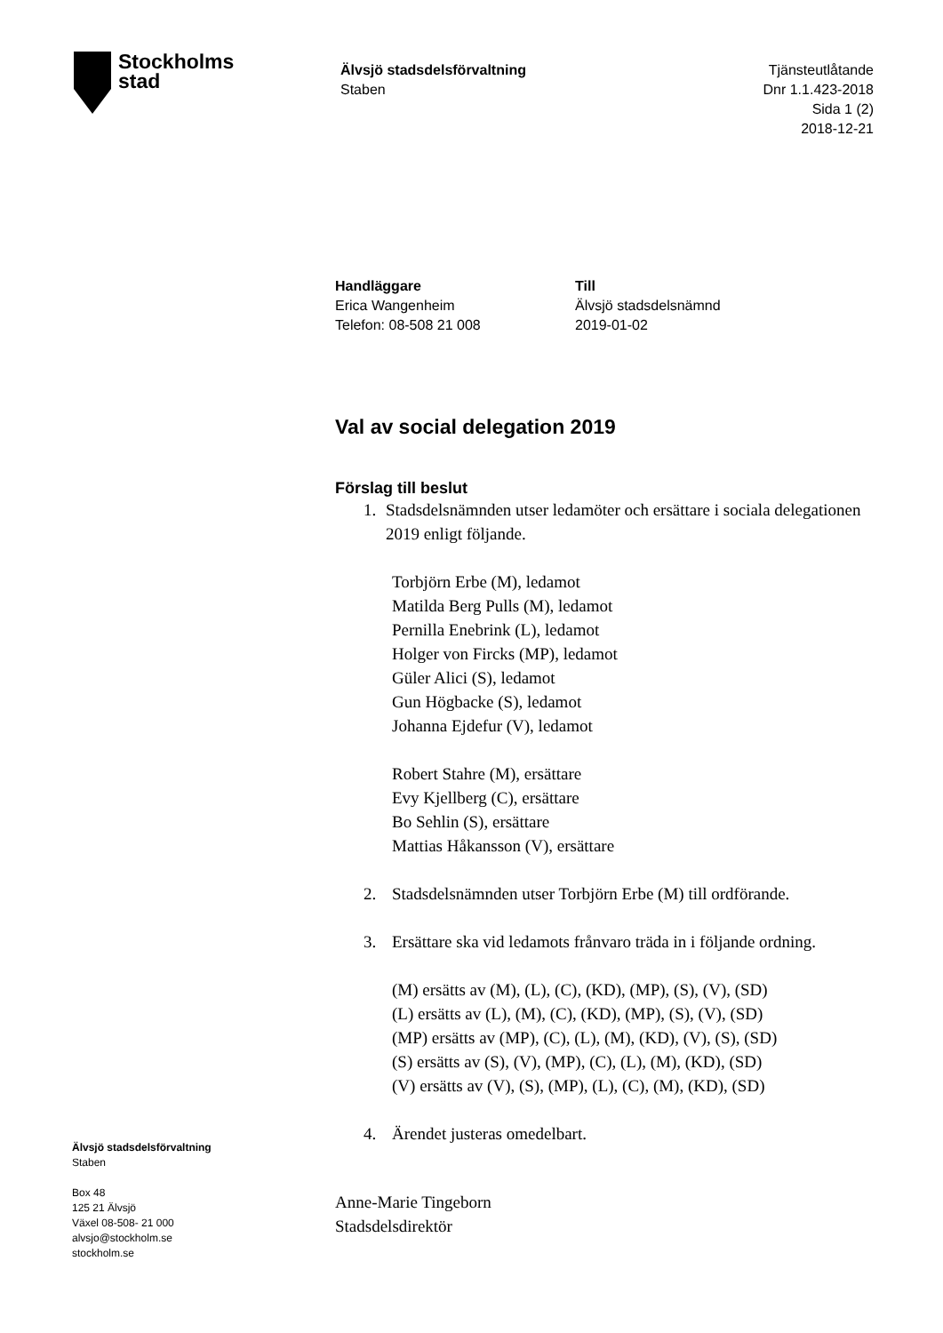Stockholms
stad
Älvsjö stadsdelsförvaltning
Staben
Tjänsteutlåtande
Dnr 1.1.423-2018
Sida 1 (2)
2018-12-21
Handläggare
Erica Wangenheim
Telefon: 08-508 21 008
Till
Älvsjö stadsdelsnämnd
2019-01-02
Val av social delegation 2019
Förslag till beslut
1. Stadsdelsnämnden utser ledamöter och ersättare i sociala delegationen 2019 enligt följande.
Torbjörn Erbe (M), ledamot
Matilda Berg Pulls (M), ledamot
Pernilla Enebrink (L), ledamot
Holger von Fircks (MP), ledamot
Güler Alici (S), ledamot
Gun Högbacke (S), ledamot
Johanna Ejdefur (V), ledamot
Robert Stahre (M), ersättare
Evy Kjellberg (C), ersättare
Bo Sehlin (S), ersättare
Mattias Håkansson (V), ersättare
2. Stadsdelsnämnden utser Torbjörn Erbe (M) till ordförande.
3. Ersättare ska vid ledamots frånvaro träda in i följande ordning.
(M) ersätts av (M), (L), (C), (KD), (MP), (S), (V), (SD)
(L) ersätts av (L), (M), (C), (KD), (MP), (S), (V), (SD)
(MP) ersätts av (MP), (C), (L), (M), (KD), (V), (S), (SD)
(S) ersätts av (S), (V), (MP), (C), (L), (M), (KD), (SD)
(V) ersätts av (V), (S), (MP), (L), (C), (M), (KD), (SD)
4. Ärendet justeras omedelbart.
Anne-Marie Tingeborn
Stadsdelsdirektör
Älvsjö stadsdelsförvaltning
Staben
Box 48
125 21 Älvsjö
Växel 08-508- 21 000
alvsjo@stockholm.se
stockholm.se